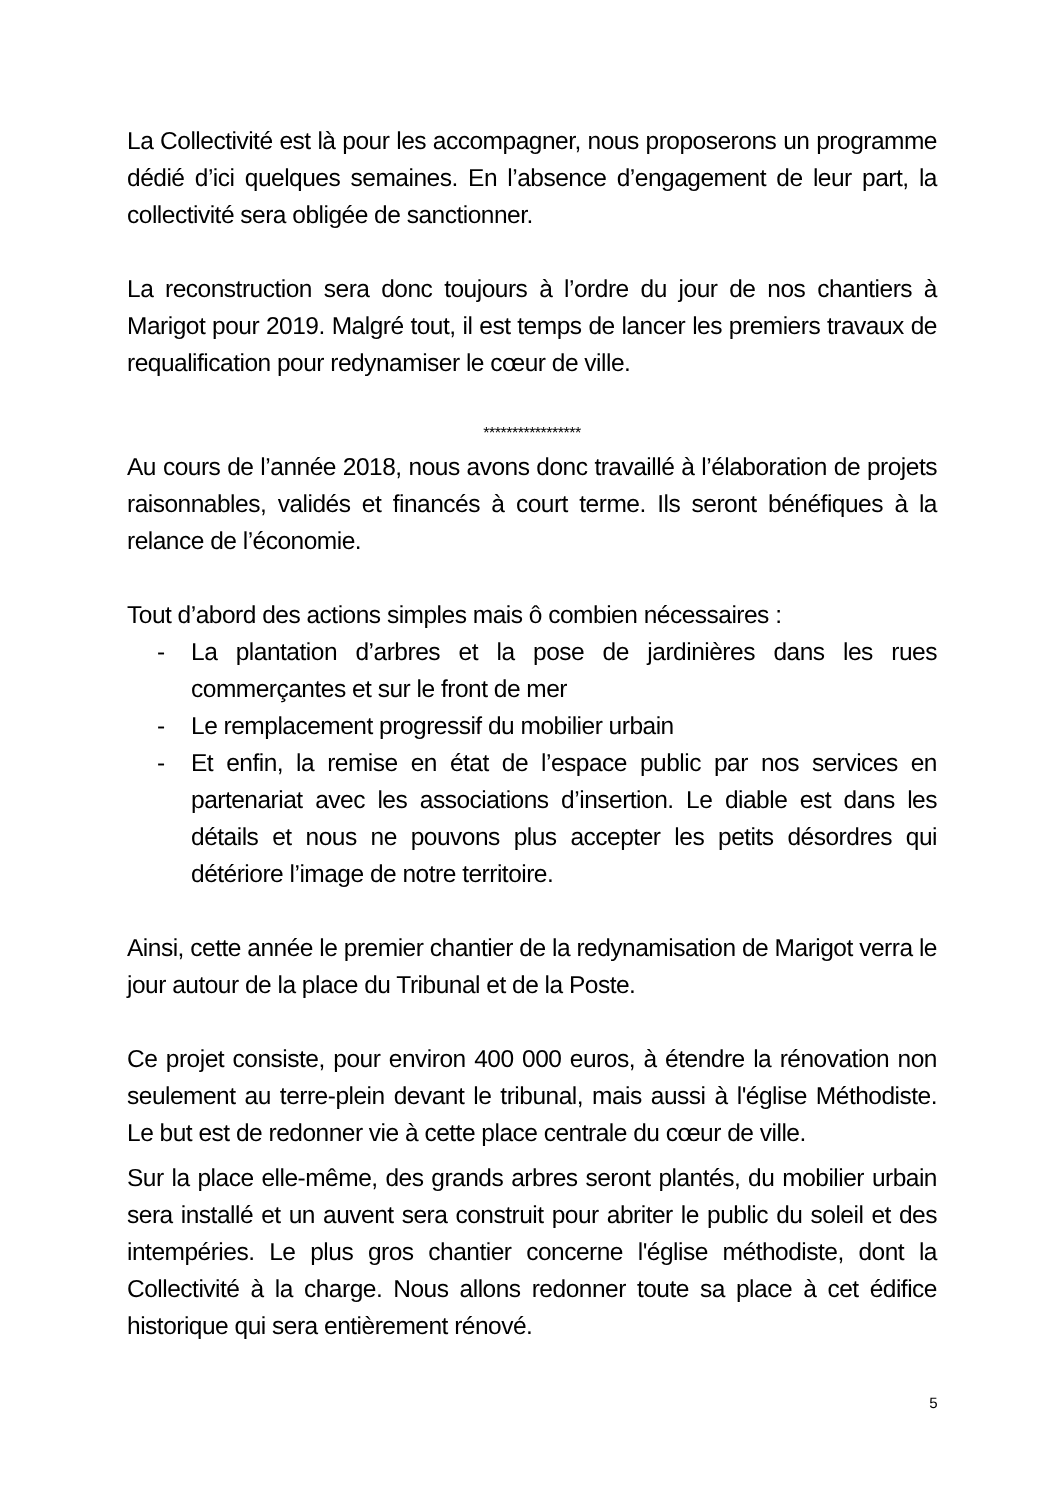La Collectivité est là pour les accompagner, nous proposerons un programme dédié d’ici quelques semaines. En l’absence d’engagement de leur part, la collectivité sera obligée de sanctionner.
La reconstruction sera donc toujours à l’ordre du jour de nos chantiers à Marigot pour 2019. Malgré tout, il est temps de lancer les premiers travaux de requalification pour redynamiser le cœur de ville.
*****************
Au cours de l’année 2018, nous avons donc travaillé à l’élaboration de projets raisonnables, validés et financés à court terme. Ils seront bénéfiques à la relance de l’économie.
Tout d’abord des actions simples mais ô combien nécessaires :
- La plantation d’arbres et la pose de jardinières dans les rues commerçantes et sur le front de mer
- Le remplacement progressif du mobilier urbain
- Et enfin, la remise en état de l’espace public par nos services en partenariat avec les associations d’insertion. Le diable est dans les détails et nous ne pouvons plus accepter les petits désordres qui détériore l’image de notre territoire.
Ainsi, cette année le premier chantier de la redynamisation de Marigot verra le jour autour de la place du Tribunal et de la Poste.
Ce projet consiste, pour environ 400 000 euros, à étendre la rénovation non seulement au terre-plein devant le tribunal, mais aussi à l'église Méthodiste. Le but est de redonner vie à cette place centrale du cœur de ville.
Sur la place elle-même, des grands arbres seront plantés, du mobilier urbain sera installé et un auvent sera construit pour abriter le public du soleil et des intempéries. Le plus gros chantier concerne l'église méthodiste, dont la Collectivité à la charge. Nous allons redonner toute sa place à cet édifice historique qui sera entièrement rénové.
5